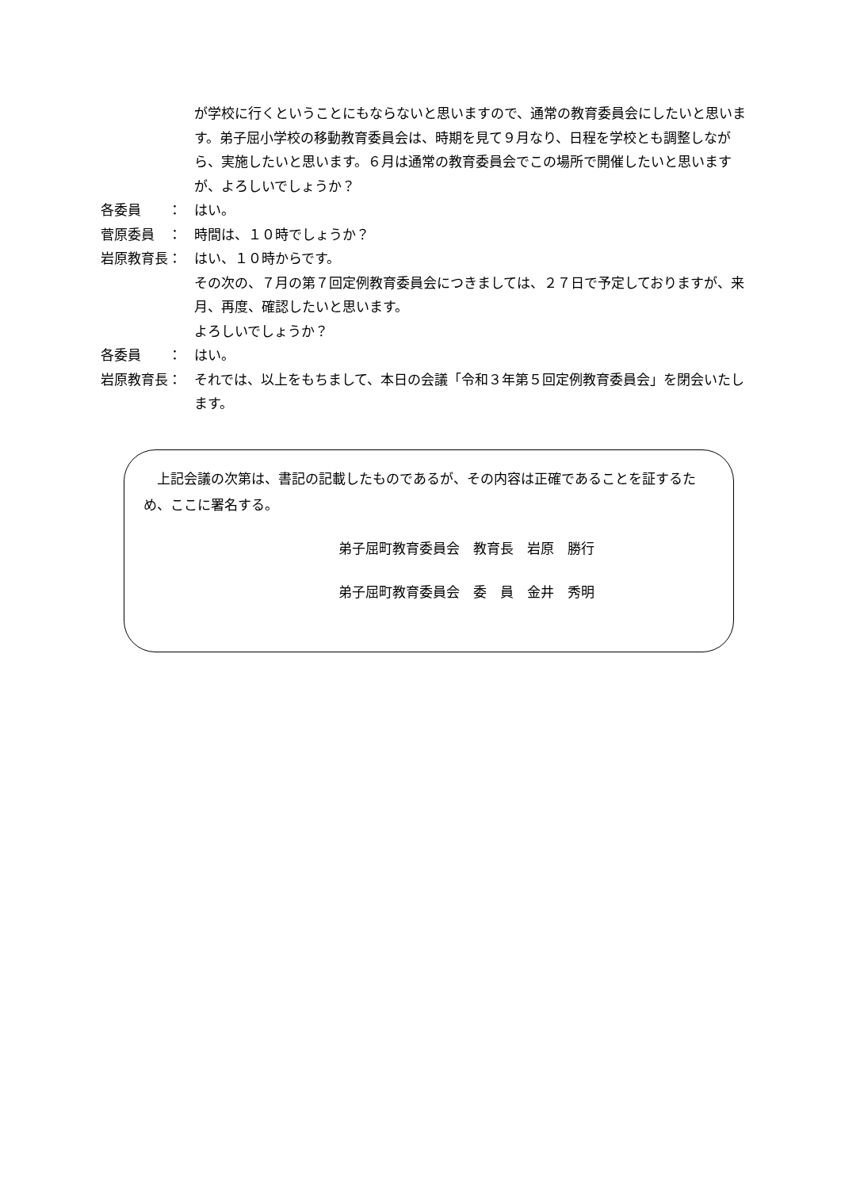が学校に行くということにもならないと思いますので、通常の教育委員会にしたいと思います。弟子屈小学校の移動教育委員会は、時期を見て９月なり、日程を学校とも調整しながら、実施したいと思います。６月は通常の教育委員会でこの場所で開催したいと思いますが、よろしいでしょうか？
各委員　　： はい。
菅原委員　： 時間は、１０時でしょうか？
岩原教育長： はい、１０時からです。
その次の、７月の第７回定例教育委員会につきましては、２７日で予定しておりますが、来月、再度、確認したいと思います。
よろしいでしょうか？
各委員　　： はい。
岩原教育長： それでは、以上をもちまして、本日の会議「令和３年第５回定例教育委員会」を閉会いたします。
　上記会議の次第は、書記の記載したものであるが、その内容は正確であることを証するため、ここに署名する。
弟子屈町教育委員会　教育長　岩原　勝行
弟子屈町教育委員会　委　員　金井　秀明